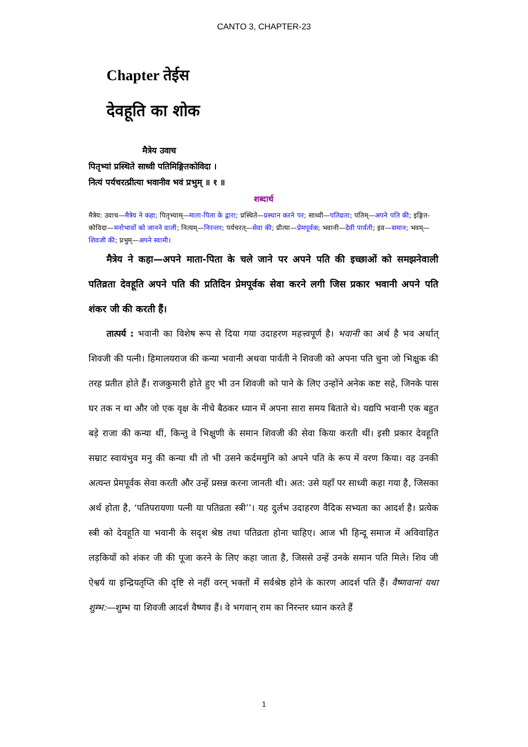CANTO 3, CHAPTER-23
Chapter तेईस
देवहूति का शोक
मैत्रेय उवाच
पितृभ्यां प्रस्थिते साध्वी पतिमिङ्गितकोविदा ।
नित्यं पर्यचरत्प्रीत्या भवानीव भवं प्रभुम् ॥ १ ॥
शब्दार्थ
मैत्रेय: उवाच—मैत्रेय ने कहा; पितृभ्याम्—माता-पिता के द्वारा; प्रस्थिते—प्रस्थान करने पर; साध्वी—पतिव्रता; पतिम्—अपने पति की; इङ्गित-कोविदा—मनोभावों को जानने वाली; नित्यम्—निरन्तर; पर्यचरत्—सेवा की; प्रीत्या—प्रेमपूर्वक; भवानी—देवी पार्वती; इव—समान; भवम्—शिवजी की; प्रभुम्—अपने स्वामी।
मैत्रेय ने कहा—अपने माता-पिता के चले जाने पर अपने पति की इच्छाओं को समझनेवाली पतिव्रता देवहूति अपने पति की प्रतिदिन प्रेमपूर्वक सेवा करने लगी जिस प्रकार भवानी अपने पति शंकर जी की करती हैं।
तात्पर्य : भवानी का विशेष रूप से दिया गया उदाहरण महत्त्वपूर्ण है। भवानी का अर्थ है भव अर्थात् शिवजी की पत्नी। हिमालयराज की कन्या भवानी अथवा पार्वती ने शिवजी को अपना पति चुना जो भिक्षुक की तरह प्रतीत होते हैं। राजकुमारी होते हुए भी उन शिवजी को पाने के लिए उन्होंने अनेक कष्ट सहे, जिनके पास घर तक न था और जो एक वृक्ष के नीचे बैठकर ध्यान में अपना सारा समय बिताते थे। यद्यपि भवानी एक बहुत बड़े राजा की कन्या थीं, किन्तु वे भिक्षुणी के समान शिवजी की सेवा किया करती थीं। इसी प्रकार देवहूति सम्राट स्वायंभुव मनु की कन्या थी तो भी उसने कर्दममुनि को अपने पति के रूप में वरण किया। वह उनकी अत्यन्त प्रेमपूर्वक सेवा करती और उन्हें प्रसन्न करना जानती थी। अत: उसे यहाँ पर साध्वी कहा गया है, जिसका अर्थ होता है, ‘पतिपरायणा पत्नी या पतिव्रता स्त्री’’। यह दुर्लभ उदाहरण वैदिक सभ्यता का आदर्श है। प्रत्येक स्त्री को देवहूति या भवानी के सदृश श्रेष्ठ तथा पतिव्रता होना चाहिए। आज भी हिन्दू समाज में अविवाहित लड़कियों को शंकर जी की पूजा करने के लिए कहा जाता है, जिससे उन्हें उनके समान पति मिले। शिव जी ऐश्वर्य या इन्द्रियतृप्ति की दृष्टि से नहीं वरन् भक्तों में सर्वश्रेष्ठ होने के कारण आदर्श पति हैं। वैष्णवानां यथा शुम्भ:—शुम्भ या शिवजी आदर्श वैष्णव हैं। वे भगवान् राम का निरन्तर ध्यान करते हैं
1